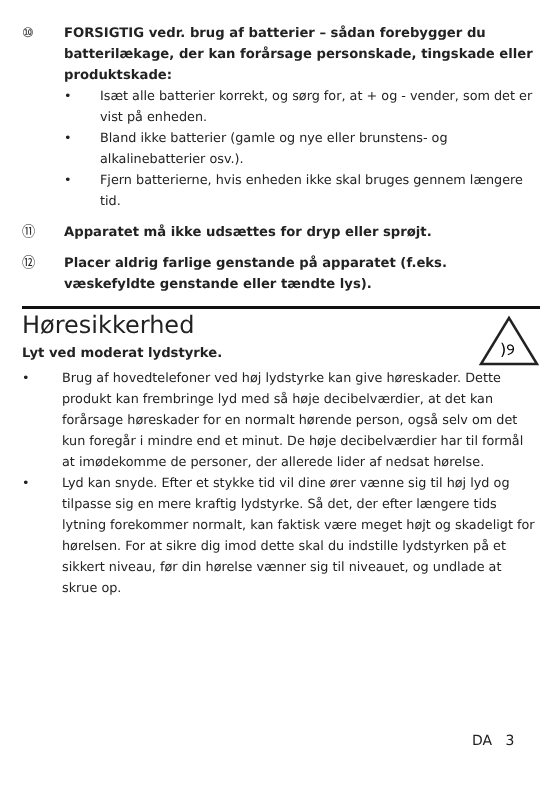⑩ FORSIGTIG vedr. brug af batterier – sådan forebygger du batterilækage, der kan forårsage personskade, tingskade eller produktskade:
• Isæt alle batterier korrekt, og sørg for, at + og - vender, som det er vist på enheden.
• Bland ikke batterier (gamle og nye eller brunstens- og alkalinebatterier osv.).
• Fjern batterierne, hvis enheden ikke skal bruges gennem længere tid.
⑪ Apparatet må ikke udsættes for dryp eller sprøjt.
⑫ Placer aldrig farlige genstande på apparatet (f.eks. væskefyldte genstande eller tændte lys).
Høresikkerhed
Lyt ved moderat lydstyrke.
)୨
• Brug af hovedtelefoner ved høj lydstyrke kan give høreskader. Dette produkt kan frembringe lyd med så høje decibelværdier, at det kan forårsage høreskader for en normalt hørende person, også selv om det kun foregår i mindre end et minut. De høje decibelværdier har til formål at imødekomme de personer, der allerede lider af nedsat hørelse.
• Lyd kan snyde. Efter et stykke tid vil dine ører vænne sig til høj lyd og tilpasse sig en mere kraftig lydstyrke. Så det, der efter længere tids lytning forekommer normalt, kan faktisk være meget højt og skadeligt for hørelsen. For at sikre dig imod dette skal du indstille lydstyrken på et sikkert niveau, før din hørelse vænner sig til niveauet, og undlade at skrue op.
DA 3